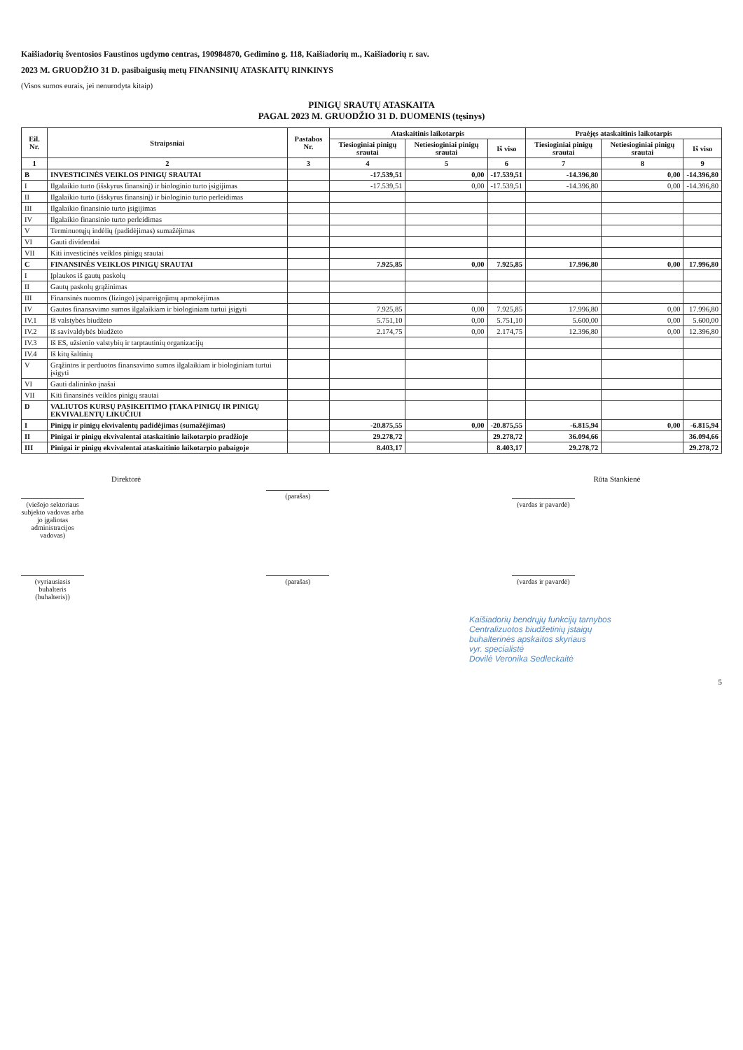Kaišiadorių šventosios Faustinos ugdymo centras, 190984870, Gedimino g. 118, Kaišiadorių m., Kaišiadorių r. sav.
2023 M. GRUODŽIO 31 D. pasibaigusių metų FINANSINIŲ ATASKAITŲ RINKINYS
(Visos sumos eurais, jei nenurodyta kitaip)
PINIGŲ SRAUTŲ ATASKAITA
PAGAL 2023 M. GRUODŽIO 31 D. DUOMENIS (tęsinys)
| Eil. Nr. | Straipsniai | Pastabos Nr. | Ataskaitinis laikotarpis | | | Praėjęs ataskaitinis laikotarpis | | |
| --- | --- | --- | --- | --- | --- | --- | --- | --- |
| | | | Tiesioginiai pinigų srautai | Netiesioginiai pinigų srautai | Iš viso | Tiesioginiai pinigų srautai | Netiesioginiai pinigų srautai | Iš viso |
| 1 | 2 | 3 | 4 | 5 | 6 | 7 | 8 | 9 |
| B | INVESTICINĖS VEIKLOS PINIGŲ SRAUTAI | | -17.539,51 | 0,00 | -17.539,51 | -14.396,80 | 0,00 | -14.396,80 |
| I | Ilgalaikio turto (išskyrus finansinį) ir biologinio turto įsigijimas | | -17.539,51 | 0,00 | -17.539,51 | -14.396,80 | 0,00 | -14.396,80 |
| II | Ilgalaikio turto (išskyrus finansinį) ir biologinio turto perleidimas | | | | | | | |
| III | Ilgalaikio finansinio turto įsigijimas | | | | | | | |
| IV | Ilgalaikio finansinio turto perleidimas | | | | | | | |
| V | Terminuotųjų indėlių (padidėjimas) sumažėjimas | | | | | | | |
| VI | Gauti dividendai | | | | | | | |
| VII | Kiti investicinės veiklos pinigų srautai | | | | | | | |
| C | FINANSINĖS VEIKLOS PINIGŲ SRAUTAI | | 7.925,85 | 0,00 | 7.925,85 | 17.996,80 | 0,00 | 17.996,80 |
| I | Įplaukos iš gautų paskolų | | | | | | | |
| II | Gautų paskolų grąžinimas | | | | | | | |
| III | Finansinės nuomos (lizingo) įsipareigojimų apmokėjimas | | | | | | | |
| IV | Gautos finansavimo sumos ilgalaikiam ir biologiniam turtui įsigyti | | 7.925,85 | 0,00 | 7.925,85 | 17.996,80 | 0,00 | 17.996,80 |
| IV.1 | Iš valstybės biudžeto | | 5.751,10 | 0,00 | 5.751,10 | 5.600,00 | 0,00 | 5.600,00 |
| IV.2 | Iš savivaldybės biudžeto | | 2.174,75 | 0,00 | 2.174,75 | 12.396,80 | 0,00 | 12.396,80 |
| IV.3 | Iš ES, užsienio valstybių ir tarptautinių organizacijų | | | | | | | |
| IV.4 | Iš kitų šaltinių | | | | | | | |
| V | Grąžintos ir perduotos finansavimo sumos ilgalaikiam ir biologiniam turtui įsigyti | | | | | | | |
| VI | Gauti dalininko įnašai | | | | | | | |
| VII | Kiti finansinės veiklos pinigų srautai | | | | | | | |
| D | VALIUTOS KURSŲ PASIKEITIMO ĮTAKA PINIGŲ IR PINIGŲ EKVIVALENTŲ LIKUČIUI | | | | | | | |
| I | Pinigų ir pinigų ekvivalentų padidėjimas (sumažėjimas) | | -20.875,55 | 0,00 | -20.875,55 | -6.815,94 | 0,00 | -6.815,94 |
| II | Pinigai ir pinigų ekvivalentai ataskaitinio laikotarpio pradžioje | | 29.278,72 | | 29.278,72 | 36.094,66 | | 36.094,66 |
| III | Pinigai ir pinigų ekvivalentai ataskaitinio laikotarpio pabaigoje | | 8.403,17 | | 8.403,17 | 29.278,72 | | 29.278,72 |
Direktorė
(viešojo sektoriaus subjekto vadovas arba jo įgaliotas administracijos vadovas)
(parašas)
Rūta Stankienė
(vardas ir pavardė)
(vyriausiasis buhalteris (buhalteris))
(parašas) (vardas ir pavardė)
Kaišiadorių bendrųjų funkcijų tarnybos
Centralizuotos biudžetinių įstaigų
buhalterinės apskaitos skyriaus
vyr. specialistė
Dovilė Veronika Sedleckaitė
5